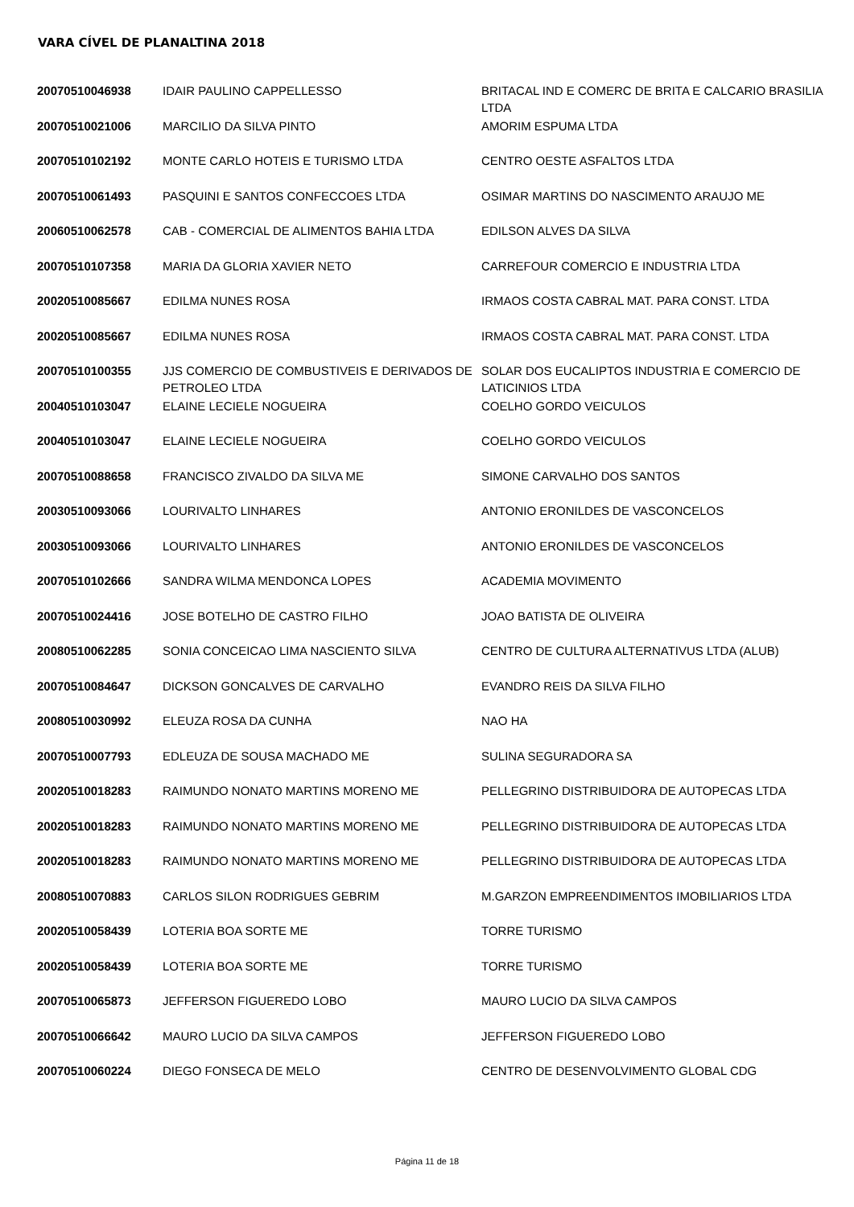VARA CÍVEL DE PLANALTINA 2018
| 20070510046938 | IDAIR PAULINO CAPPELLESSO | BRITACAL IND E COMERC DE BRITA E CALCARIO BRASILIA LTDA |
| 20070510021006 | MARCILIO DA SILVA PINTO | AMORIM ESPUMA LTDA |
| 20070510102192 | MONTE CARLO HOTEIS E TURISMO LTDA | CENTRO OESTE ASFALTOS LTDA |
| 20070510061493 | PASQUINI E SANTOS CONFECCOES LTDA | OSIMAR MARTINS DO NASCIMENTO ARAUJO ME |
| 20060510062578 | CAB - COMERCIAL DE ALIMENTOS BAHIA LTDA | EDILSON ALVES DA SILVA |
| 20070510107358 | MARIA DA GLORIA XAVIER NETO | CARREFOUR COMERCIO E INDUSTRIA LTDA |
| 20020510085667 | EDILMA NUNES ROSA | IRMAOS COSTA CABRAL MAT. PARA CONST. LTDA |
| 20020510085667 | EDILMA NUNES ROSA | IRMAOS COSTA CABRAL MAT. PARA CONST. LTDA |
| 20070510100355 | JJS COMERCIO DE COMBUSTIVEIS E DERIVADOS DE PETROLEO LTDA | SOLAR DOS EUCALIPTOS INDUSTRIA E COMERCIO DE LATICINIOS LTDA |
| 20040510103047 | ELAINE LECIELE NOGUEIRA | COELHO GORDO VEICULOS |
| 20040510103047 | ELAINE LECIELE NOGUEIRA | COELHO GORDO VEICULOS |
| 20070510088658 | FRANCISCO ZIVALDO DA SILVA ME | SIMONE CARVALHO DOS SANTOS |
| 20030510093066 | LOURIVALTO LINHARES | ANTONIO ERONILDES DE VASCONCELOS |
| 20030510093066 | LOURIVALTO LINHARES | ANTONIO ERONILDES DE VASCONCELOS |
| 20070510102666 | SANDRA WILMA MENDONCA LOPES | ACADEMIA MOVIMENTO |
| 20070510024416 | JOSE BOTELHO DE CASTRO FILHO | JOAO BATISTA DE OLIVEIRA |
| 20080510062285 | SONIA CONCEICAO LIMA NASCIENTO SILVA | CENTRO DE CULTURA ALTERNATIVUS LTDA (ALUB) |
| 20070510084647 | DICKSON GONCALVES DE CARVALHO | EVANDRO REIS DA SILVA FILHO |
| 20080510030992 | ELEUZA ROSA DA CUNHA | NAO HA |
| 20070510007793 | EDLEUZA DE SOUSA MACHADO ME | SULINA SEGURADORA SA |
| 20020510018283 | RAIMUNDO NONATO MARTINS MORENO ME | PELLEGRINO DISTRIBUIDORA DE AUTOPECAS LTDA |
| 20020510018283 | RAIMUNDO NONATO MARTINS MORENO ME | PELLEGRINO DISTRIBUIDORA DE AUTOPECAS LTDA |
| 20020510018283 | RAIMUNDO NONATO MARTINS MORENO ME | PELLEGRINO DISTRIBUIDORA DE AUTOPECAS LTDA |
| 20080510070883 | CARLOS SILON RODRIGUES GEBRIM | M.GARZON EMPREENDIMENTOS IMOBILIARIOS LTDA |
| 20020510058439 | LOTERIA BOA SORTE ME | TORRE TURISMO |
| 20020510058439 | LOTERIA BOA SORTE ME | TORRE TURISMO |
| 20070510065873 | JEFFERSON FIGUEREDO LOBO | MAURO LUCIO DA SILVA CAMPOS |
| 20070510066642 | MAURO LUCIO DA SILVA CAMPOS | JEFFERSON FIGUEREDO LOBO |
| 20070510060224 | DIEGO FONSECA DE MELO | CENTRO DE DESENVOLVIMENTO GLOBAL CDG |
Página 11 de 18